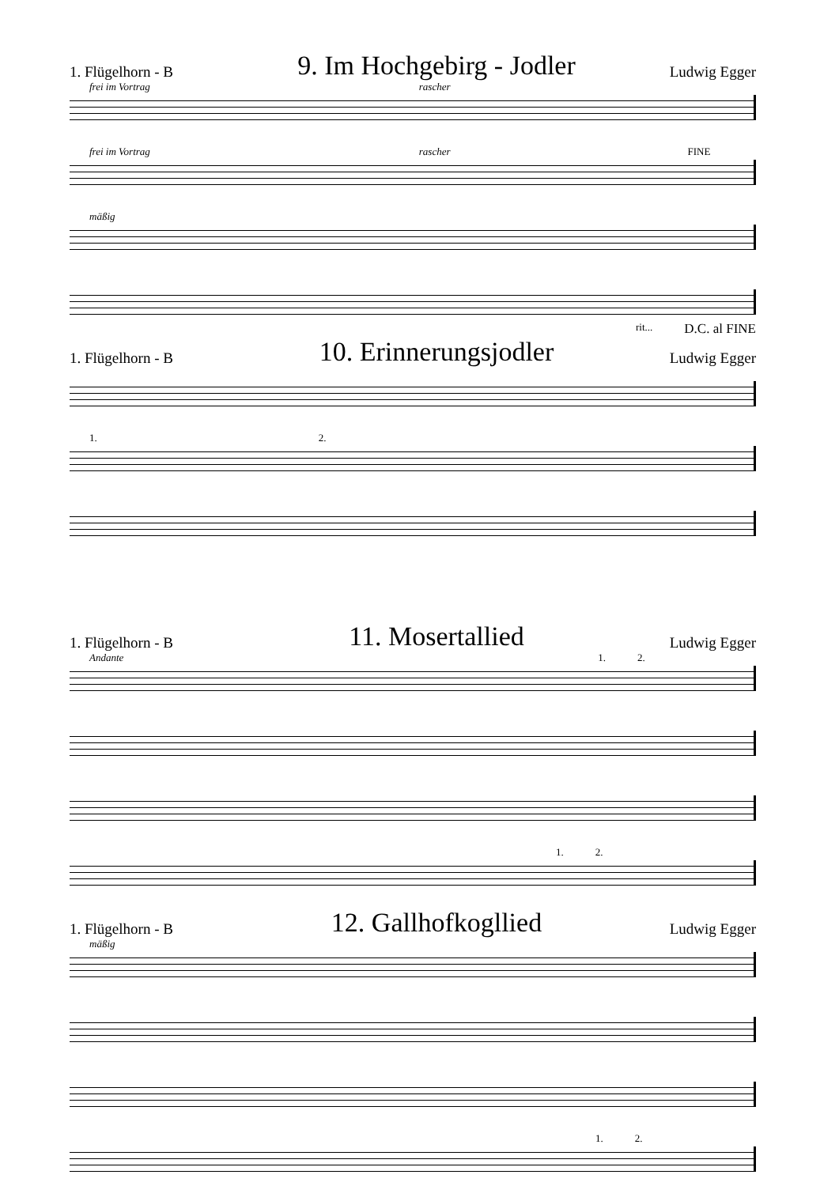1. Flügelhorn - B 9. Im Hochgebirg - Jodler Ludwig Egger
frei im Vortrag rascher
frei im Vortrag rascher FINE
mäßig
rit... D.C. al FINE
1. Flügelhorn - B 10. Erinnerungsjodler Ludwig Egger
1. 2.
1. Flügelhorn - B 11. Mosertallied Ludwig Egger
Andante 1. 2.
1. 2.
1. Flügelhorn - B 12. Gallhofkogllied Ludwig Egger
mäßig
1. 2.